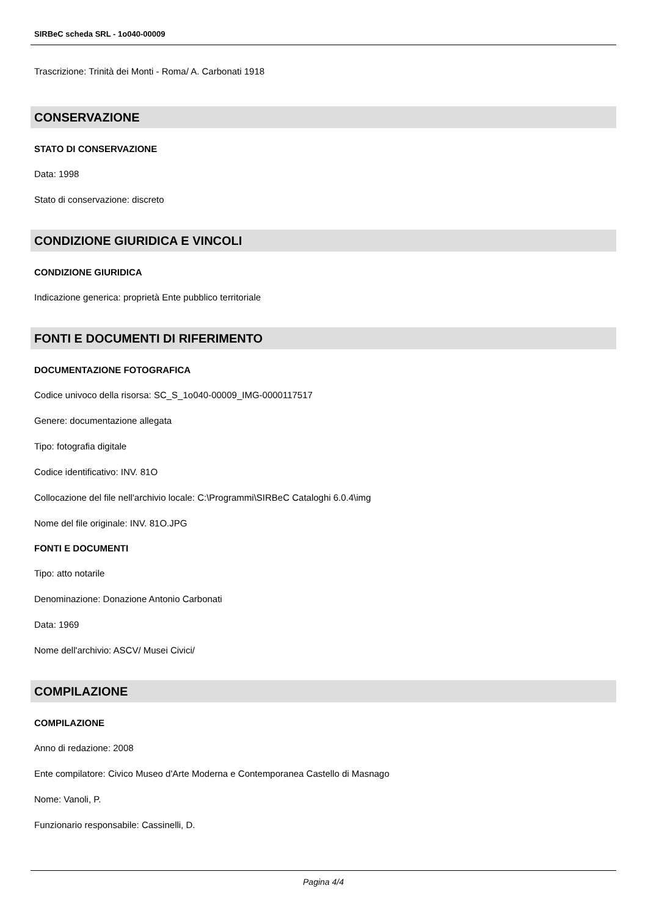SIRBeC scheda SRL - 1o040-00009
Trascrizione: Trinità dei Monti - Roma/ A. Carbonati 1918
CONSERVAZIONE
STATO DI CONSERVAZIONE
Data: 1998
Stato di conservazione: discreto
CONDIZIONE GIURIDICA E VINCOLI
CONDIZIONE GIURIDICA
Indicazione generica: proprietà Ente pubblico territoriale
FONTI E DOCUMENTI DI RIFERIMENTO
DOCUMENTAZIONE FOTOGRAFICA
Codice univoco della risorsa: SC_S_1o040-00009_IMG-0000117517
Genere: documentazione allegata
Tipo: fotografia digitale
Codice identificativo: INV. 81O
Collocazione del file nell'archivio locale: C:\Programmi\SIRBeC Cataloghi 6.0.4\img
Nome del file originale: INV. 81O.JPG
FONTI E DOCUMENTI
Tipo: atto notarile
Denominazione: Donazione Antonio Carbonati
Data: 1969
Nome dell'archivio: ASCV/ Musei Civici/
COMPILAZIONE
COMPILAZIONE
Anno di redazione: 2008
Ente compilatore: Civico Museo d'Arte Moderna e Contemporanea Castello di Masnago
Nome: Vanoli, P.
Funzionario responsabile: Cassinelli, D.
Pagina 4/4